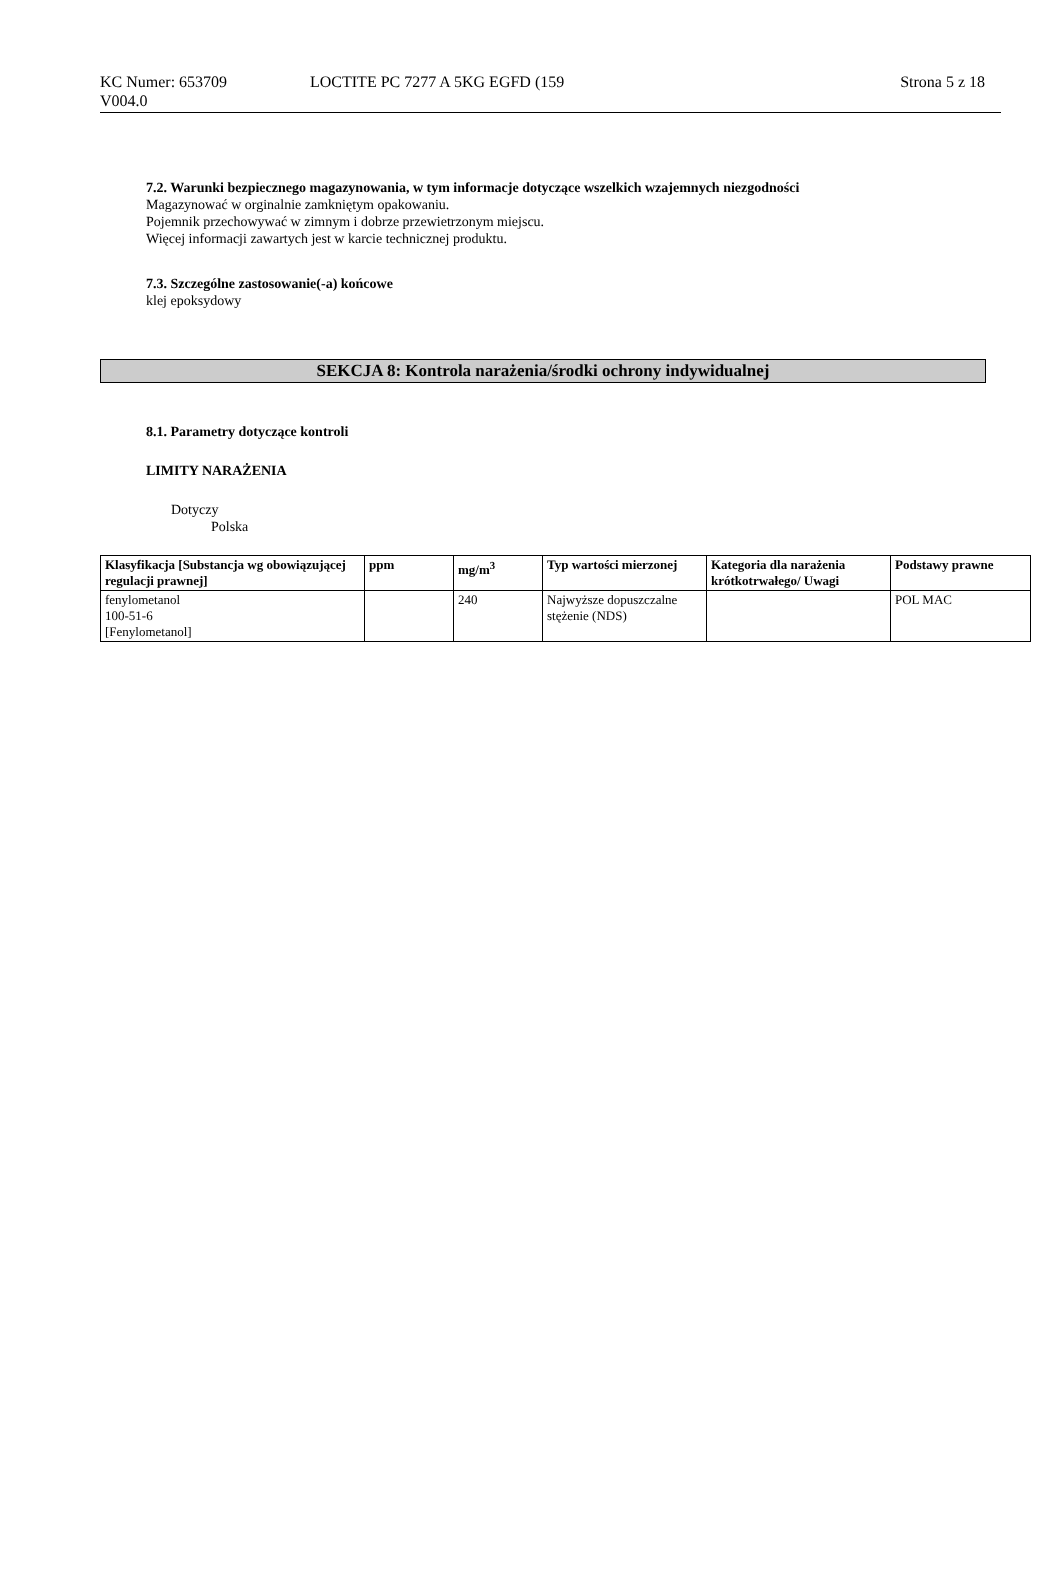KC Numer: 653709
V004.0
LOCTITE PC 7277 A 5KG EGFD (159
Strona 5 z 18
7.2. Warunki bezpiecznego magazynowania, w tym informacje dotyczące wszelkich wzajemnych niezgodności
Magazynować w orginalnie zamkniętym opakowaniu.
Pojemnik przechowywać w zimnym i dobrze przewietrzonym miejscu.
Więcej informacji zawartych jest w karcie technicznej produktu.
7.3. Szczególne zastosowanie(-a) końcowe
klej epoksydowy
SEKCJA 8: Kontrola narażenia/środki ochrony indywidualnej
8.1. Parametry dotyczące kontroli
LIMITY NARAŻENIA
Dotyczy
Polska
| Klasyfikacja [Substancja wg obowiązującej regulacji prawnej] | ppm | mg/m<sup>3</sup> | Typ wartości mierzonej | Kategoria dla narażenia krótkotrwałego/ Uwagi | Podstawy prawne |
| --- | --- | --- | --- | --- | --- |
| fenylometanol 100-51-6 [Fenylometanol] | | 240 | Najwyższe dopuszczalne stężenie (NDS) | | POL MAC |